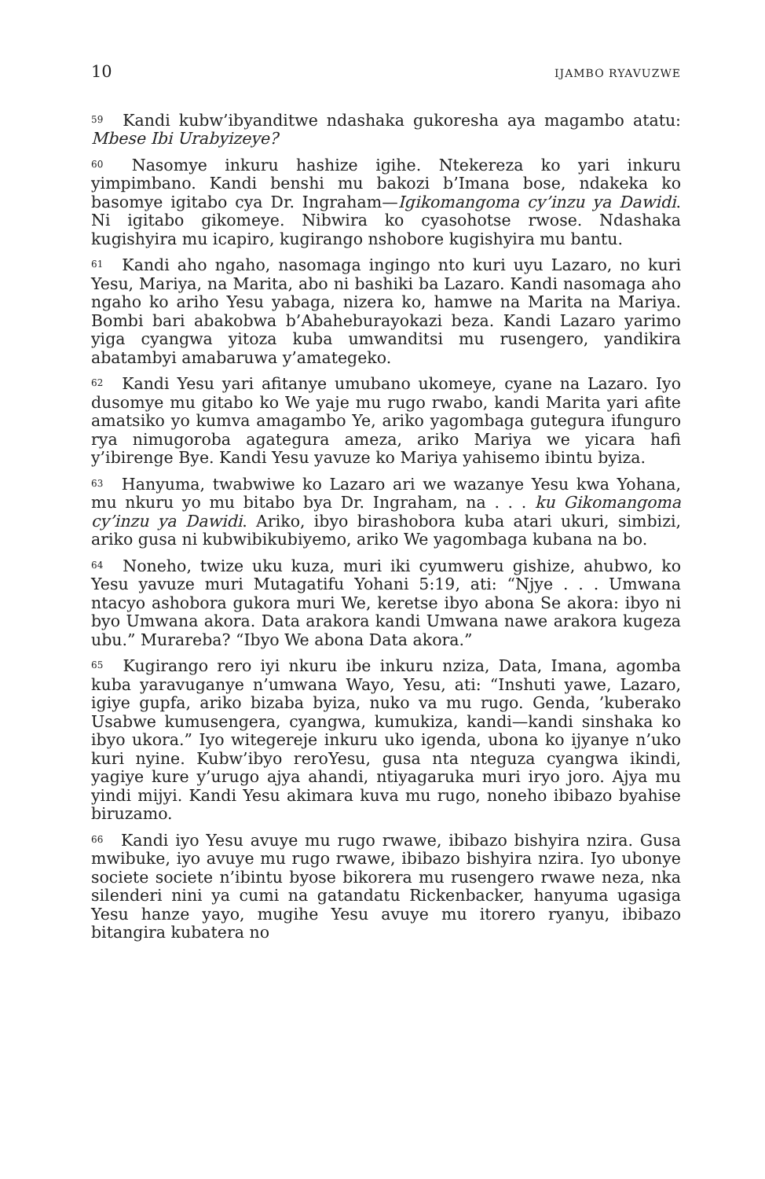10 IJAMBO RYAVUZWE
<sup>59</sup> Kandi kubw’ibyanditwe ndashaka gukoresha aya magambo atatu: Mbese Ibi Urabyizeye?
<sup>60</sup> Nasomye inkuru hashize igihe. Ntekereza ko yari inkuru yimpimbano. Kandi benshi mu bakozi b’Imana bose, ndakeka ko basomye igitabo cya Dr. Ingraham—Igikomangoma cy’inzu ya Dawidi. Ni igitabo gikomeye. Nibwira ko cyasohotse rwose. Ndashaka kugishyira mu icapiro, kugirango nshobore kugishyira mu bantu.
<sup>61</sup> Kandi aho ngaho, nasomaga ingingo nto kuri uyu Lazaro, no kuri Yesu, Mariya, na Marita, abo ni bashiki ba Lazaro. Kandi nasomaga aho ngaho ko ariho Yesu yabaga, nizera ko, hamwe na Marita na Mariya. Bombi bari abakobwa b’Abaheburayokazi beza. Kandi Lazaro yarimo yiga cyangwa yitoza kuba umwanditsi mu rusengero, yandikira abatambyi amabaruwa y’amategeko.
<sup>62</sup> Kandi Yesu yari afitanye umubano ukomeye, cyane na Lazaro. Iyo dusomye mu gitabo ko We yaje mu rugo rwabo, kandi Marita yari afite amatsiko yo kumva amagambo Ye, ariko yagombaga gutegura ifunguro rya nimugoroba agategura ameza, ariko Mariya we yicara hafi y’ibirenge Bye. Kandi Yesu yavuze ko Mariya yahisemo ibintu byiza.
<sup>63</sup> Hanyuma, twabwiwe ko Lazaro ari we wazanye Yesu kwa Yohana, mu nkuru yo mu bitabo bya Dr. Ingraham, na . . . ku Gikomangoma cy’inzu ya Dawidi. Ariko, ibyo birashobora kuba atari ukuri, simbizi, ariko gusa ni kubwibikubiyemo, ariko We yagombaga kubana na bo.
<sup>64</sup> Noneho, twize uku kuza, muri iki cyumweru gishize, ahubwo, ko Yesu yavuze muri Mutagatifu Yohani 5:19, ati: “Njye . . . Umwana ntacyo ashobora gukora muri We, keretse ibyo abona Se akora: ibyo ni byo Umwana akora. Data arakora kandi Umwana nawe arakora kugeza ubu.” Murareba? “Ibyo We abona Data akora.”
<sup>65</sup> Kugirango rero iyi nkuru ibe inkuru nziza, Data, Imana, agomba kuba yaravuganye n’umwana Wayo, Yesu, ati: “Inshuti yawe, Lazaro, igiye gupfa, ariko bizaba byiza, nuko va mu rugo. Genda, ’kuberako Usabwe kumusengera, cyangwa, kumukiza, kandi—kandi sinshaka ko ibyo ukora.” Iyo witegereje inkuru uko igenda, ubona ko ijyanye n’uko kuri nyine. Kubw’ibyo reroYesu, gusa nta nteguza cyangwa ikindi, yagiye kure y’urugo ajya ahandi, ntiyagaruka muri iryo joro. Ajya mu yindi mijyi. Kandi Yesu akimara kuva mu rugo, noneho ibibazo byahise biruzamo.
<sup>66</sup> Kandi iyo Yesu avuye mu rugo rwawe, ibibazo bishyira nzira. Gusa mwibuke, iyo avuye mu rugo rwawe, ibibazo bishyira nzira. Iyo ubonye societe societe n’ibintu byose bikorera mu rusengero rwawe neza, nka silenderi nini ya cumi na gatandatu Rickenbacker, hanyuma ugasiga Yesu hanze yayo, mugihe Yesu avuye mu itorero ryanyu, ibibazo bitangira kubatera no